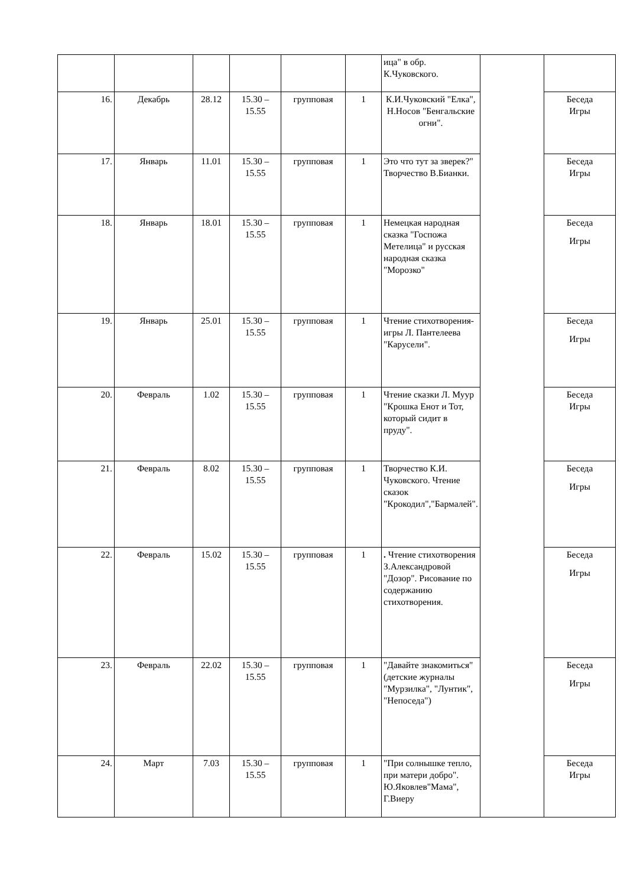| | | | | | | ица" в обр. К.Чуковского. | | |
| 16. | Декабрь | 28.12 | 15.30 – 15.55 | групповая | 1 | К.И.Чуковский "Елка", Н.Носов "Бенгальские огни". | | Беседа Игры |
| 17. | Январь | 11.01 | 15.30 – 15.55 | групповая | 1 | Это что тут за зверек?" Творчество В.Бианки. | | Беседа Игры |
| 18. | Январь | 18.01 | 15.30 – 15.55 | групповая | 1 | Немецкая народная сказка "Госпожа Метелица" и русская народная сказка "Морозко" | | Беседа Игры |
| 19. | Январь | 25.01 | 15.30 – 15.55 | групповая | 1 | Чтение стихотворения-игры Л. Пантелеева "Карусели". | | Беседа Игры |
| 20. | Февраль | 1.02 | 15.30 – 15.55 | групповая | 1 | Чтение сказки Л. Муур "Крошка Енот и Тот, который сидит в пруду". | | Беседа Игры |
| 21. | Февраль | 8.02 | 15.30 – 15.55 | групповая | 1 | Творчество К.И. Чуковского. Чтение сказок "Крокодил","Бармалей". | | Беседа Игры |
| 22. | Февраль | 15.02 | 15.30 – 15.55 | групповая | 1 | . Чтение стихотворения З.Александровой "Дозор". Рисование по содержанию стихотворения. | | Беседа Игры |
| 23. | Февраль | 22.02 | 15.30 – 15.55 | групповая | 1 | "Давайте знакомиться" (детские журналы "Мурзилка", "Лунтик", "Непоседа") | | Беседа Игры |
| 24. | Март | 7.03 | 15.30 – 15.55 | групповая | 1 | "При солнышке тепло, при матери добро". Ю.Яковлев"Мама", Г.Виеру | | Беседа Игры |